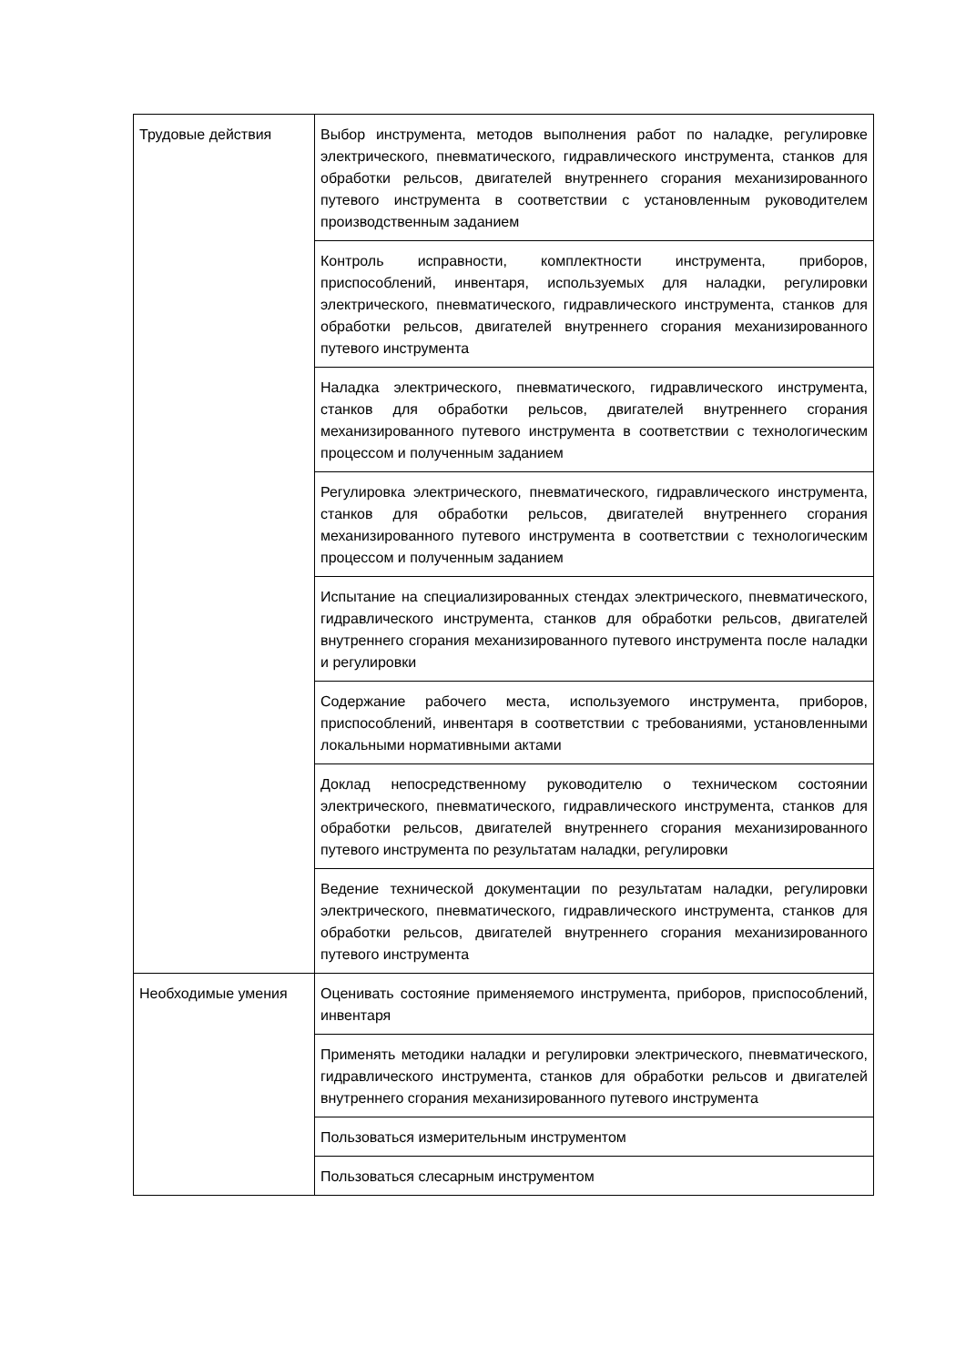| Трудовые действия | Выбор инструмента, методов выполнения работ по наладке, регулировке электрического, пневматического, гидравлического инструмента, станков для обработки рельсов, двигателей внутреннего сгорания механизированного путевого инструмента в соответствии с установленным руководителем производственным заданием |
| | Контроль исправности, комплектности инструмента, приборов, приспособлений, инвентаря, используемых для наладки, регулировки электрического, пневматического, гидравлического инструмента, станков для обработки рельсов, двигателей внутреннего сгорания механизированного путевого инструмента |
| | Наладка электрического, пневматического, гидравлического инструмента, станков для обработки рельсов, двигателей внутреннего сгорания механизированного путевого инструмента в соответствии с технологическим процессом и полученным заданием |
| | Регулировка электрического, пневматического, гидравлического инструмента, станков для обработки рельсов, двигателей внутреннего сгорания механизированного путевого инструмента в соответствии с технологическим процессом и полученным заданием |
| | Испытание на специализированных стендах электрического, пневматического, гидравлического инструмента, станков для обработки рельсов, двигателей внутреннего сгорания механизированного путевого инструмента после наладки и регулировки |
| | Содержание рабочего места, используемого инструмента, приборов, приспособлений, инвентаря в соответствии с требованиями, установленными локальными нормативными актами |
| | Доклад непосредственному руководителю о техническом состоянии электрического, пневматического, гидравлического инструмента, станков для обработки рельсов, двигателей внутреннего сгорания механизированного путевого инструмента по результатам наладки, регулировки |
| | Ведение технической документации по результатам наладки, регулировки электрического, пневматического, гидравлического инструмента, станков для обработки рельсов, двигателей внутреннего сгорания механизированного путевого инструмента |
| Необходимые умения | Оценивать состояние применяемого инструмента, приборов, приспособлений, инвентаря |
| | Применять методики наладки и регулировки электрического, пневматического, гидравлического инструмента, станков для обработки рельсов и двигателей внутреннего сгорания механизированного путевого инструмента |
| | Пользоваться измерительным инструментом |
| | Пользоваться слесарным инструментом |